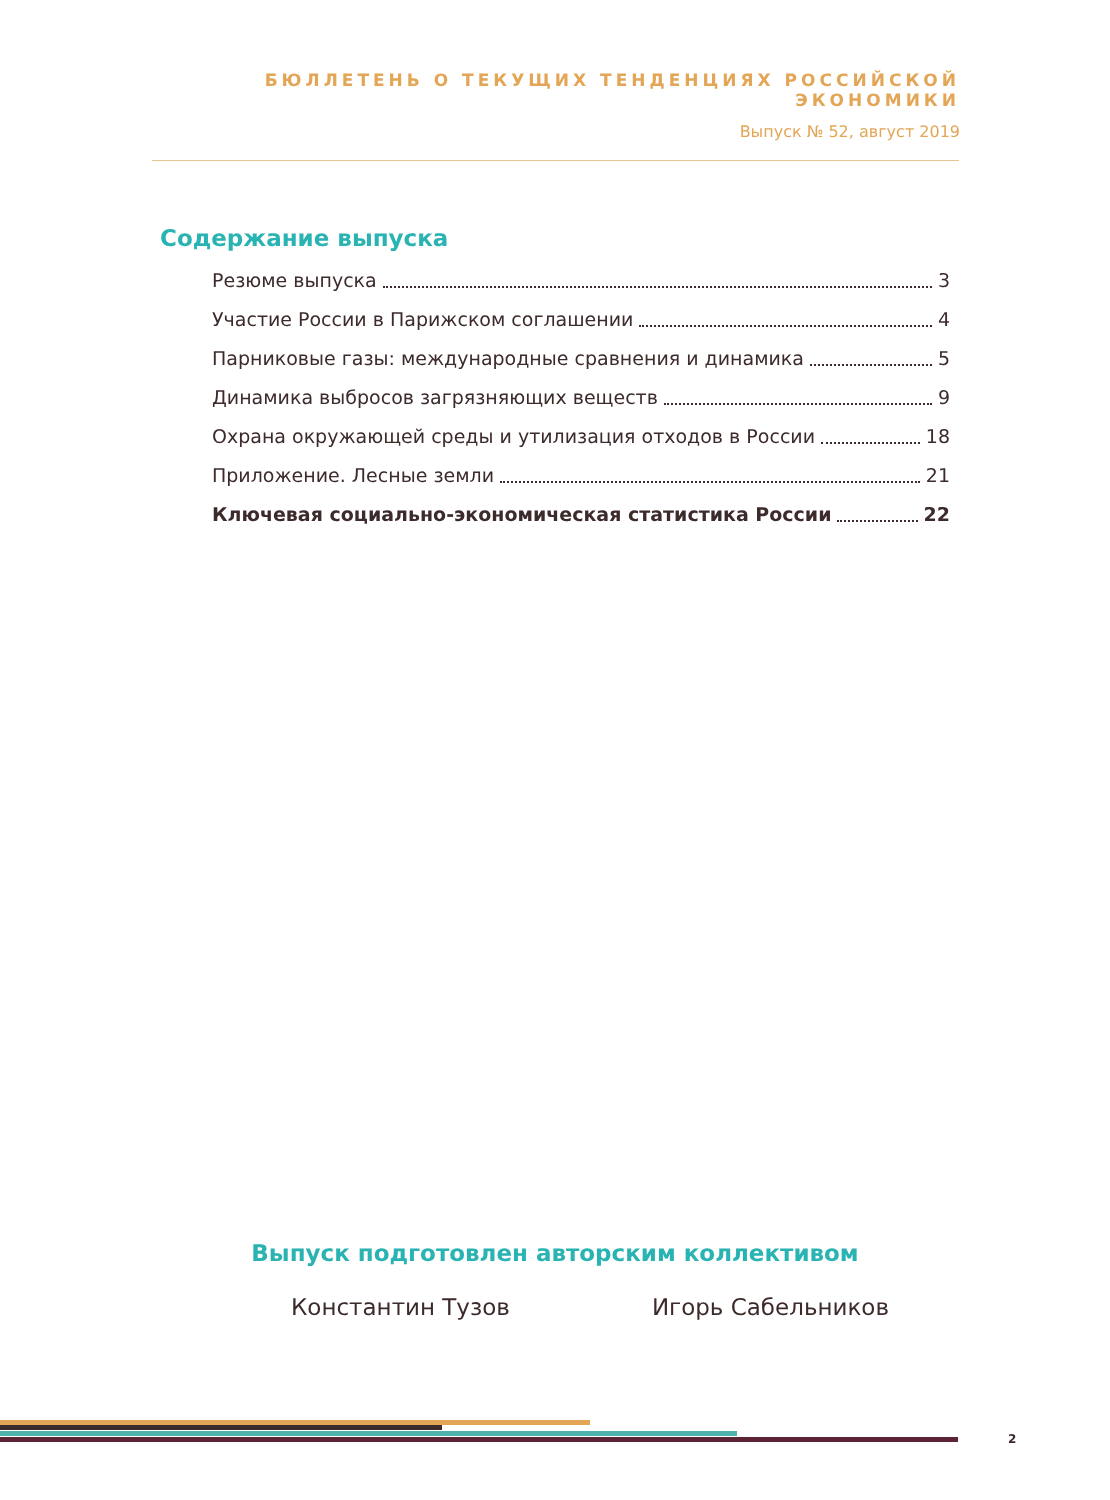БЮЛЛЕТЕНЬ О ТЕКУЩИХ ТЕНДЕНЦИЯХ РОССИЙСКОЙ ЭКОНОМИКИ
Выпуск № 52, август 2019
Содержание выпуска
Резюме выпуска 3
Участие России в Парижском соглашении 4
Парниковые газы: международные сравнения и динамика 5
Динамика выбросов загрязняющих веществ 9
Охрана окружающей среды и утилизация отходов в России 18
Приложение. Лесные земли 21
Ключевая социально-экономическая статистика России 22
Выпуск подготовлен авторским коллективом
Константин Тузов Игорь Сабельников
2